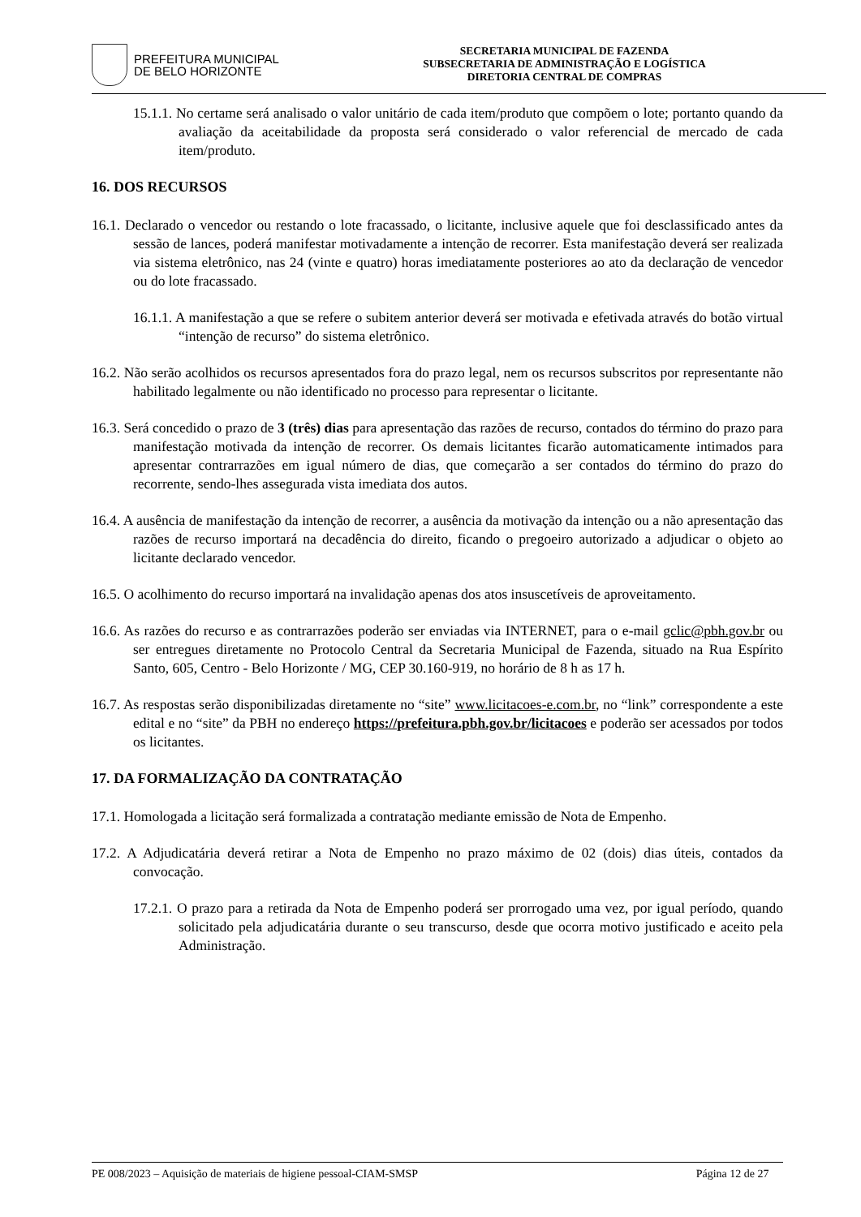PREFEITURA MUNICIPAL
DE BELO HORIZONTE
SECRETARIA MUNICIPAL DE FAZENDA
SUBSECRETARIA DE ADMINISTRAÇÃO E LOGÍSTICA
DIRETORIA CENTRAL DE COMPRAS
15.1.1. No certame será analisado o valor unitário de cada item/produto que compõem o lote; portanto quando da avaliação da aceitabilidade da proposta será considerado o valor referencial de mercado de cada item/produto.
16. DOS RECURSOS
16.1. Declarado o vencedor ou restando o lote fracassado, o licitante, inclusive aquele que foi desclassificado antes da sessão de lances, poderá manifestar motivadamente a intenção de recorrer. Esta manifestação deverá ser realizada via sistema eletrônico, nas 24 (vinte e quatro) horas imediatamente posteriores ao ato da declaração de vencedor ou do lote fracassado.
16.1.1. A manifestação a que se refere o subitem anterior deverá ser motivada e efetivada através do botão virtual “intenção de recurso” do sistema eletrônico.
16.2. Não serão acolhidos os recursos apresentados fora do prazo legal, nem os recursos subscritos por representante não habilitado legalmente ou não identificado no processo para representar o licitante.
16.3. Será concedido o prazo de 3 (três) dias para apresentação das razões de recurso, contados do término do prazo para manifestação motivada da intenção de recorrer. Os demais licitantes ficarão automaticamente intimados para apresentar contrarrazões em igual número de dias, que começarão a ser contados do término do prazo do recorrente, sendo-lhes assegurada vista imediata dos autos.
16.4. A ausência de manifestação da intenção de recorrer, a ausência da motivação da intenção ou a não apresentação das razões de recurso importará na decadência do direito, ficando o pregoeiro autorizado a adjudicar o objeto ao licitante declarado vencedor.
16.5. O acolhimento do recurso importará na invalidação apenas dos atos insuscetíveis de aproveitamento.
16.6. As razões do recurso e as contrarrazões poderão ser enviadas via INTERNET, para o e-mail gclic@pbh.gov.br ou ser entregues diretamente no Protocolo Central da Secretaria Municipal de Fazenda, situado na Rua Espírito Santo, 605, Centro - Belo Horizonte / MG, CEP 30.160-919, no horário de 8 h as 17 h.
16.7. As respostas serão disponibilizadas diretamente no “site” www.licitacoes-e.com.br, no “link” correspondente a este edital e no “site” da PBH no endereço https://prefeitura.pbh.gov.br/licitacoes e poderão ser acessados por todos os licitantes.
17. DA FORMALIZAÇÃO DA CONTRATAÇÃO
17.1. Homologada a licitação será formalizada a contratação mediante emissão de Nota de Empenho.
17.2. A Adjudicatária deverá retirar a Nota de Empenho no prazo máximo de 02 (dois) dias úteis, contados da convocação.
17.2.1. O prazo para a retirada da Nota de Empenho poderá ser prorrogado uma vez, por igual período, quando solicitado pela adjudicatária durante o seu transcurso, desde que ocorra motivo justificado e aceito pela Administração.
PE 008/2023 – Aquisição de materiais de higiene pessoal-CIAM-SMSP Página 12 de 27